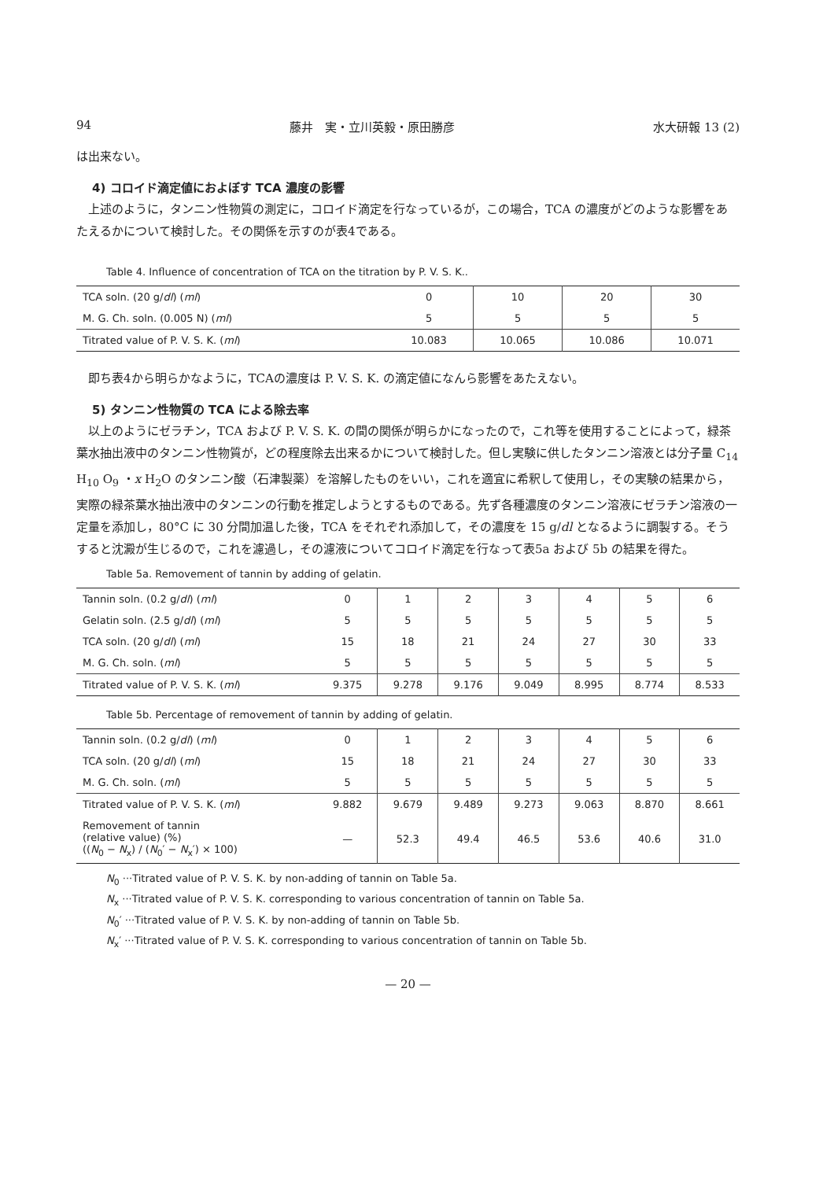94 藤井　実・立川英毅・原田勝彦 水大研報 13 (2)
は出来ない。
4) コロイド滴定値におよぼす TCA 濃度の影響
　上述のように，タンニン性物質の測定に，コロイド滴定を行なっているが，この場合，TCA の濃度がどのような影響をあたえるかについて検討した。その関係を示すのが表4である。
Table 4. Influence of concentration of TCA on the titration by P. V. S. K..
| TCA soln. (20 g/ dl ) ( ml ) | 0 | 10 | 20 | 30 |
| M. G. Ch. soln. (0.005 N) ( ml ) | 5 | 5 | 5 | 5 |
| Titrated value of P. V. S. K. ( ml ) | 10.083 | 10.065 | 10.086 | 10.071 |
　即ち表4から明らかなように，TCAの濃度は P. V. S. K. の滴定値になんら影響をあたえない。
5) タンニン性物質の TCA による除去率
　以上のようにゼラチン，TCA および P. V. S. K. の間の関係が明らかになったので，これ等を使用することによって，緑茶葉水抽出液中のタンニン性物質が，どの程度除去出来るかについて検討した。但し実験に供したタンニン溶液とは分子量 C<sub>14</sub> H<sub>10</sub> O<sub>9</sub> ・x H<sub>2</sub>O のタンニン酸（石津製薬）を溶解したものをいい，これを適宜に希釈して使用し，その実験の結果から，実際の緑茶葉水抽出液中のタンニンの行動を推定しようとするものである。先ず各種濃度のタンニン溶液にゼラチン溶液の一定量を添加し，80°C に 30 分間加温した後，TCA をそれぞれ添加して，その濃度を 15 g/dl となるように調製する。そうすると沈澱が生じるので，これを濾過し，その濾液についてコロイド滴定を行なって表5a および 5b の結果を得た。
Table 5a. Removement of tannin by adding of gelatin.
| Tannin soln. (0.2 g/ dl ) ( ml ) | 0 | 1 | 2 | 3 | 4 | 5 | 6 |
| Gelatin soln. (2.5 g/ dl ) ( ml ) | 5 | 5 | 5 | 5 | 5 | 5 | 5 |
| TCA soln. (20 g/ dl ) ( ml ) | 15 | 18 | 21 | 24 | 27 | 30 | 33 |
| M. G. Ch. soln. ( ml ) | 5 | 5 | 5 | 5 | 5 | 5 | 5 |
| Titrated value of P. V. S. K. ( ml ) | 9.375 | 9.278 | 9.176 | 9.049 | 8.995 | 8.774 | 8.533 |
Table 5b. Percentage of removement of tannin by adding of gelatin.
| Tannin soln. (0.2 g/ dl ) ( ml ) | 0 | 1 | 2 | 3 | 4 | 5 | 6 |
| TCA soln. (20 g/ dl ) ( ml ) | 15 | 18 | 21 | 24 | 27 | 30 | 33 |
| M. G. Ch. soln. ( ml ) | 5 | 5 | 5 | 5 | 5 | 5 | 5 |
| Titrated value of P. V. S. K. ( ml ) | 9.882 | 9.679 | 9.489 | 9.273 | 9.063 | 8.870 | 8.661 |
| Removement of tannin (relative value) (%) (( N<sub>0</sub> − N<sub>x</sub>) / ( N<sub>0</sub>′ − N<sub>x</sub>′) × 100) | — | 52.3 | 49.4 | 46.5 | 53.6 | 40.6 | 31.0 |
N<sub>0</sub> ···Titrated value of P. V. S. K. by non-adding of tannin on Table 5a.
N<sub>x</sub> ···Titrated value of P. V. S. K. corresponding to various concentration of tannin on Table 5a.
N<sub>0</sub>′ ···Titrated value of P. V. S. K. by non-adding of tannin on Table 5b.
N<sub>x</sub>′ ···Titrated value of P. V. S. K. corresponding to various concentration of tannin on Table 5b.
— 20 —